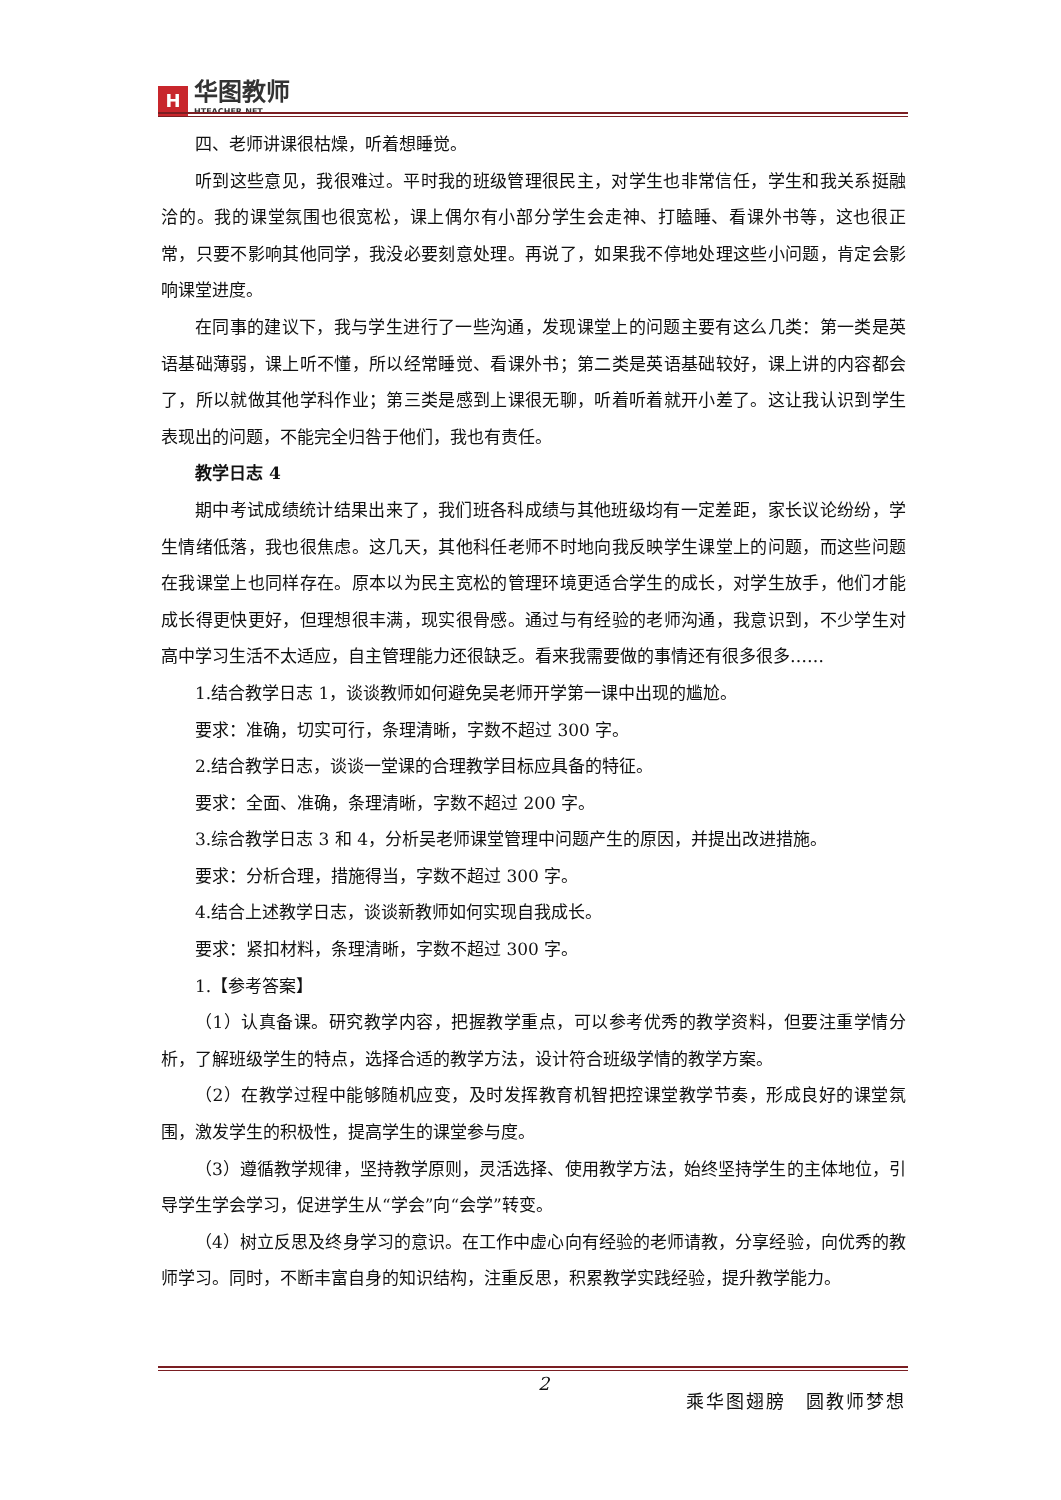H
华图教师
HTEACHER.NET
四、老师讲课很枯燥，听着想睡觉。
听到这些意见，我很难过。平时我的班级管理很民主，对学生也非常信任，学生和我关系挺融洽的。我的课堂氛围也很宽松，课上偶尔有小部分学生会走神、打瞌睡、看课外书等，这也很正常，只要不影响其他同学，我没必要刻意处理。再说了，如果我不停地处理这些小问题，肯定会影响课堂进度。
在同事的建议下，我与学生进行了一些沟通，发现课堂上的问题主要有这么几类：第一类是英语基础薄弱，课上听不懂，所以经常睡觉、看课外书；第二类是英语基础较好，课上讲的内容都会了，所以就做其他学科作业；第三类是感到上课很无聊，听着听着就开小差了。这让我认识到学生表现出的问题，不能完全归咎于他们，我也有责任。
教学日志 4
期中考试成绩统计结果出来了，我们班各科成绩与其他班级均有一定差距，家长议论纷纷，学生情绪低落，我也很焦虑。这几天，其他科任老师不时地向我反映学生课堂上的问题，而这些问题在我课堂上也同样存在。原本以为民主宽松的管理环境更适合学生的成长，对学生放手，他们才能成长得更快更好，但理想很丰满，现实很骨感。通过与有经验的老师沟通，我意识到，不少学生对高中学习生活不太适应，自主管理能力还很缺乏。看来我需要做的事情还有很多很多……
1.结合教学日志 1，谈谈教师如何避免吴老师开学第一课中出现的尴尬。
要求：准确，切实可行，条理清晰，字数不超过 300 字。
2.结合教学日志，谈谈一堂课的合理教学目标应具备的特征。
要求：全面、准确，条理清晰，字数不超过 200 字。
3.综合教学日志 3 和 4，分析吴老师课堂管理中问题产生的原因，并提出改进措施。
要求：分析合理，措施得当，字数不超过 300 字。
4.结合上述教学日志，谈谈新教师如何实现自我成长。
要求：紧扣材料，条理清晰，字数不超过 300 字。
1.【参考答案】
（1）认真备课。研究教学内容，把握教学重点，可以参考优秀的教学资料，但要注重学情分析，了解班级学生的特点，选择合适的教学方法，设计符合班级学情的教学方案。
（2）在教学过程中能够随机应变，及时发挥教育机智把控课堂教学节奏，形成良好的课堂氛围，激发学生的积极性，提高学生的课堂参与度。
（3）遵循教学规律，坚持教学原则，灵活选择、使用教学方法，始终坚持学生的主体地位，引导学生学会学习，促进学生从“学会”向“会学”转变。
（4）树立反思及终身学习的意识。在工作中虚心向有经验的老师请教，分享经验，向优秀的教师学习。同时，不断丰富自身的知识结构，注重反思，积累教学实践经验，提升教学能力。
2
乘华图翅膀　圆教师梦想